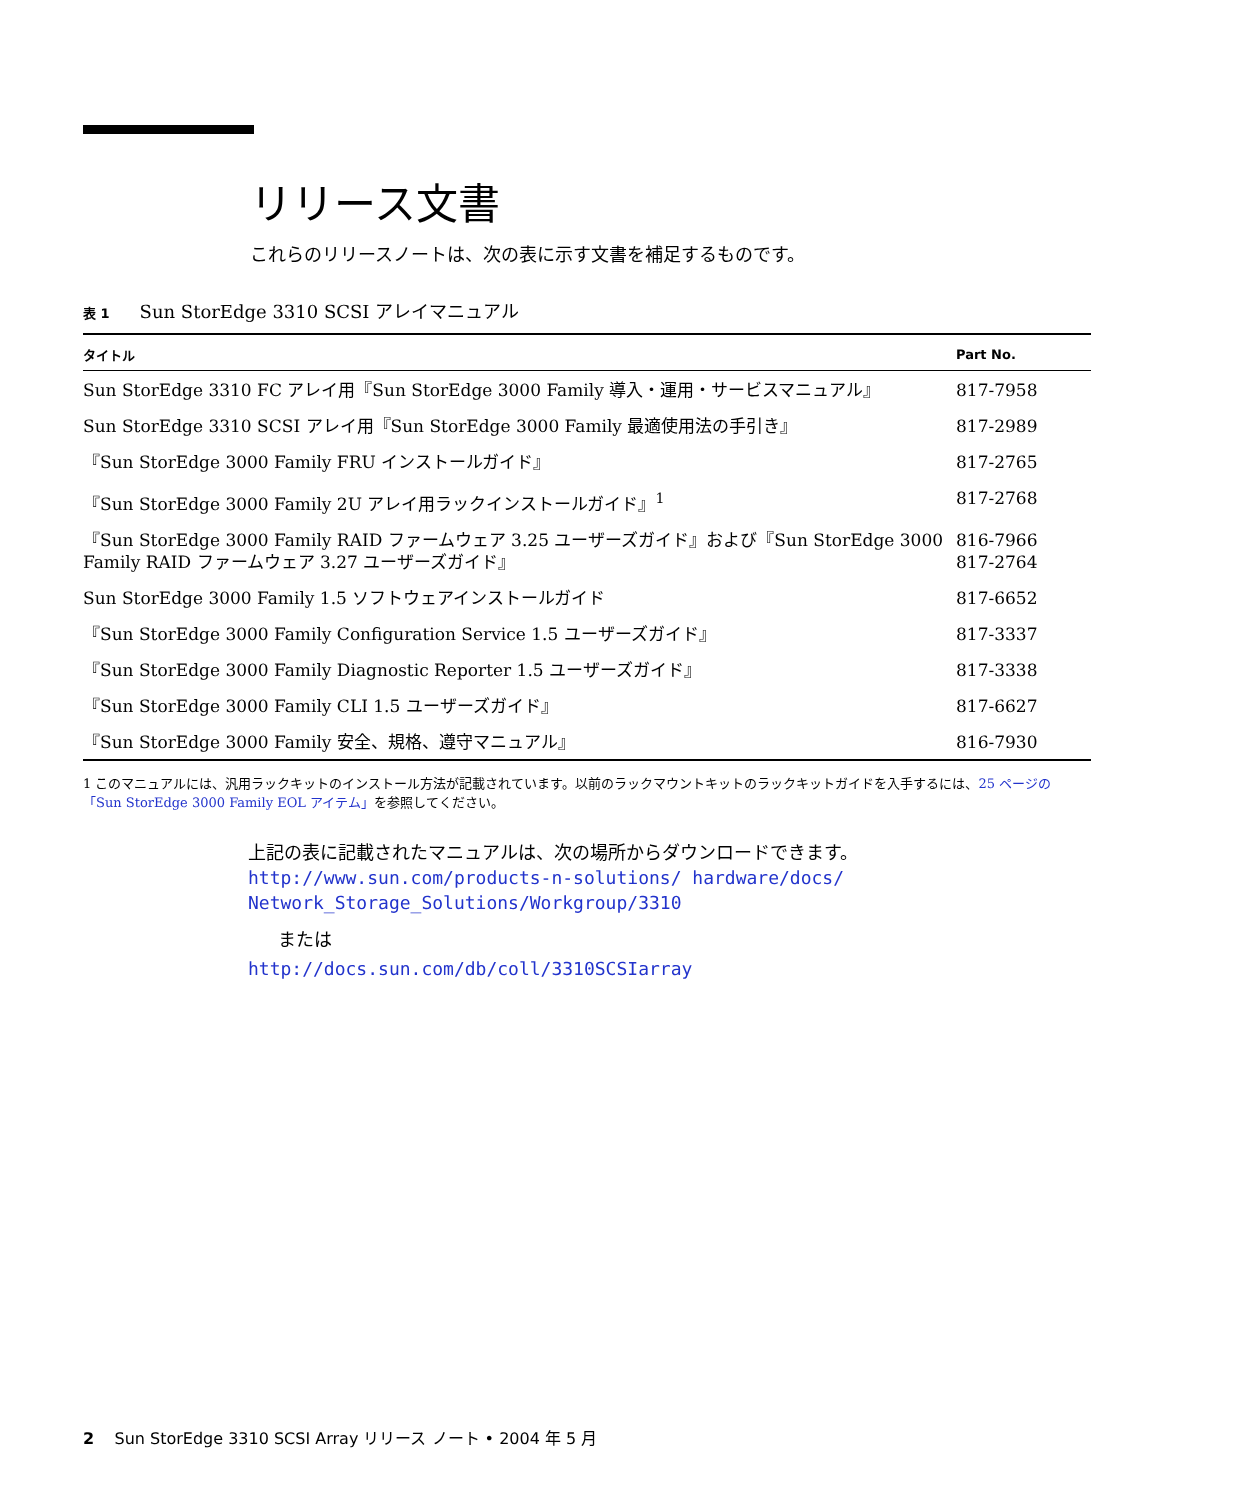リリース文書
これらのリリースノートは、次の表に示す文書を補足するものです。
表 1 Sun StorEdge 3310 SCSI アレイマニュアル
| タイトル | Part No. |
| --- | --- |
| Sun StorEdge 3310 FC アレイ用『Sun StorEdge 3000 Family 導入・運用・サービスマニュアル』 | 817-7958 |
| Sun StorEdge 3310 SCSI アレイ用『Sun StorEdge 3000 Family 最適使用法の手引き』 | 817-2989 |
| 『Sun StorEdge 3000 Family FRU インストールガイド』 | 817-2765 |
| 『Sun StorEdge 3000 Family 2U アレイ用ラックインストールガイド』<sup>1</sup> | 817-2768 |
| 『Sun StorEdge 3000 Family RAID ファームウェア 3.25 ユーザーズガイド』および『Sun StorEdge 3000 Family RAID ファームウェア 3.27 ユーザーズガイド』 | 816-7966 817-2764 |
| Sun StorEdge 3000 Family 1.5 ソフトウェアインストールガイド | 817-6652 |
| 『Sun StorEdge 3000 Family Configuration Service 1.5 ユーザーズガイド』 | 817-3337 |
| 『Sun StorEdge 3000 Family Diagnostic Reporter 1.5 ユーザーズガイド』 | 817-3338 |
| 『Sun StorEdge 3000 Family CLI 1.5 ユーザーズガイド』 | 817-6627 |
| 『Sun StorEdge 3000 Family 安全、規格、遵守マニュアル』 | 816-7930 |
1 このマニュアルには、汎用ラックキットのインストール方法が記載されています。以前のラックマウントキットのラックキットガイドを入手するには、25 ページの「Sun StorEdge 3000 Family EOL アイテム」を参照してください。
上記の表に記載されたマニュアルは、次の場所からダウンロードできます。
http://www.sun.com/products-n-solutions/ hardware/docs/
Network_Storage_Solutions/Workgroup/3310
または
http://docs.sun.com/db/coll/3310SCSIarray
2 Sun StorEdge 3310 SCSI Array リリース ノート • 2004 年 5 月